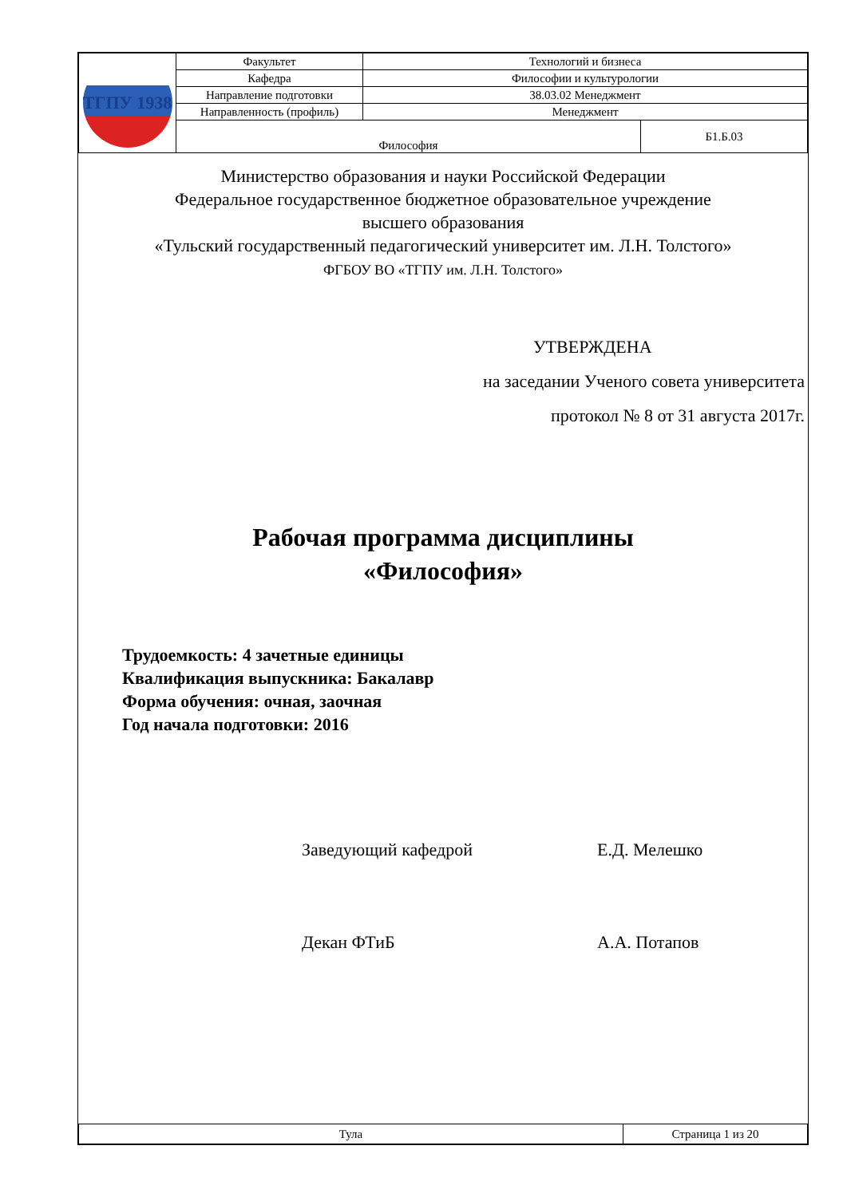| ТГПУ 1938 | Факультет | Технологий и бизнеса | |
| | Кафедра | Философии и культурологии | |
| | Направление подготовки | 38.03.02 Менеджмент | |
| | Направленность (профиль) | Менеджмент | |
| | Философия | | Б1.Б.03 |
Министерство образования и науки Российской Федерации
Федеральное государственное бюджетное образовательное учреждение
высшего образования
«Тульский государственный педагогический университет им. Л.Н. Толстого»
ФГБОУ ВО «ТГПУ им. Л.Н. Толстого»
УТВЕРЖДЕНА
на заседании Ученого совета университета
протокол № 8 от 31 августа 2017г.
Рабочая программа дисциплины
«Философия»
Трудоемкость: 4 зачетные единицы
Квалификация выпускника: Бакалавр
Форма обучения: очная, заочная
Год начала подготовки: 2016
Заведующий кафедрой Е.Д. Мелешко
Декан ФТиБ А.А. Потапов
| Тула | Страница 1 из 20 |